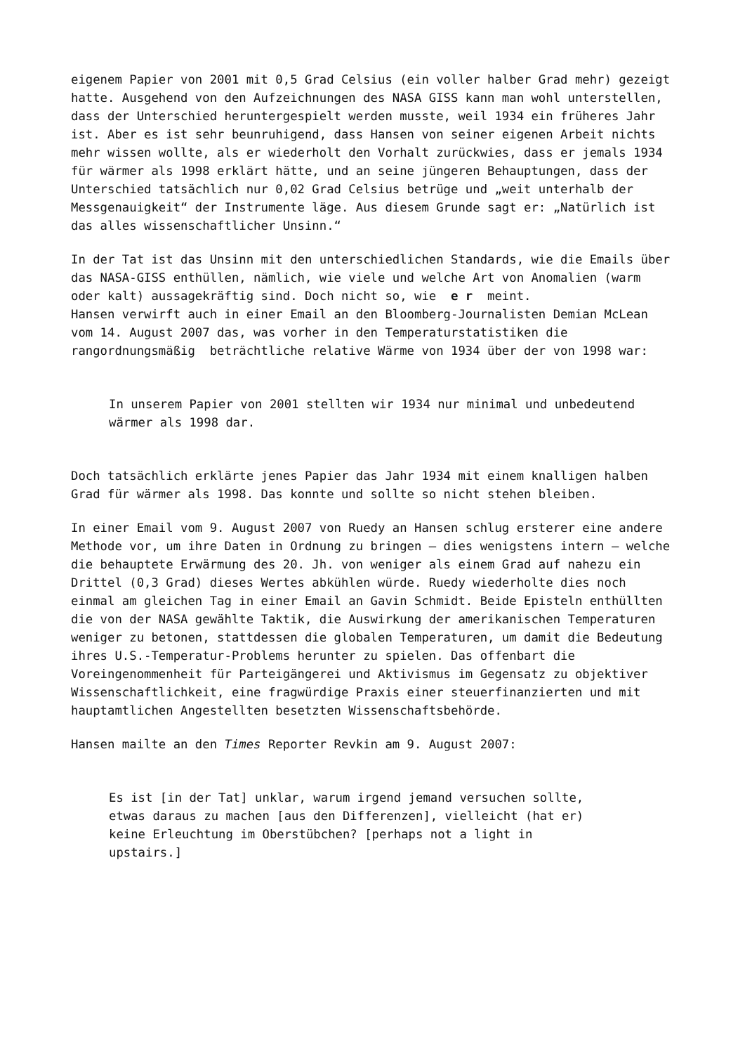eigenem Papier von 2001 mit 0,5 Grad Celsius (ein voller halber Grad mehr) gezeigt hatte. Ausgehend von den Aufzeichnungen des NASA GISS kann man wohl unterstellen, dass der Unterschied heruntergespielt werden musste, weil 1934 ein früheres Jahr ist. Aber es ist sehr beunruhigend, dass Hansen von seiner eigenen Arbeit nichts mehr wissen wollte, als er wiederholt den Vorhalt zurückwies, dass er jemals 1934 für wärmer als 1998 erklärt hätte, und an seine jüngeren Behauptungen, dass der Unterschied tatsächlich nur 0,02 Grad Celsius betrüge und „weit unterhalb der Messgenauigkeit“ der Instrumente läge. Aus diesem Grunde sagt er: „Natürlich ist das alles wissenschaftlicher Unsinn.“
In der Tat ist das Unsinn mit den unterschiedlichen Standards, wie die Emails über das NASA-GISS enthüllen, nämlich, wie viele und welche Art von Anomalien (warm oder kalt) aussagekräftig sind. Doch nicht so, wie e r meint.
Hansen verwirft auch in einer Email an den Bloomberg-Journalisten Demian McLean vom 14. August 2007 das, was vorher in den Temperaturstatistiken die rangordnungsmäßig beträchtliche relative Wärme von 1934 über der von 1998 war:
In unserem Papier von 2001 stellten wir 1934 nur minimal und unbedeutend wärmer als 1998 dar.
Doch tatsächlich erklärte jenes Papier das Jahr 1934 mit einem knalligen halben Grad für wärmer als 1998. Das konnte und sollte so nicht stehen bleiben.
In einer Email vom 9. August 2007 von Ruedy an Hansen schlug ersterer eine andere Methode vor, um ihre Daten in Ordnung zu bringen – dies wenigstens intern – welche die behauptete Erwärmung des 20. Jh. von weniger als einem Grad auf nahezu ein Drittel (0,3 Grad) dieses Wertes abkühlen würde. Ruedy wiederholte dies noch einmal am gleichen Tag in einer Email an Gavin Schmidt. Beide Episteln enthüllten die von der NASA gewählte Taktik, die Auswirkung der amerikanischen Temperaturen weniger zu betonen, stattdessen die globalen Temperaturen, um damit die Bedeutung ihres U.S.-Temperatur-Problems herunter zu spielen. Das offenbart die Voreingenommenheit für Parteigängerei und Aktivismus im Gegensatz zu objektiver Wissenschaftlichkeit, eine fragwürdige Praxis einer steuerfinanzierten und mit hauptamtlichen Angestellten besetzten Wissenschaftsbehörde.
Hansen mailte an den Times Reporter Revkin am 9. August 2007:
Es ist [in der Tat] unklar, warum irgend jemand versuchen sollte, etwas daraus zu machen [aus den Differenzen], vielleicht (hat er) keine Erleuchtung im Oberstübchen? [perhaps not a light in upstairs.]